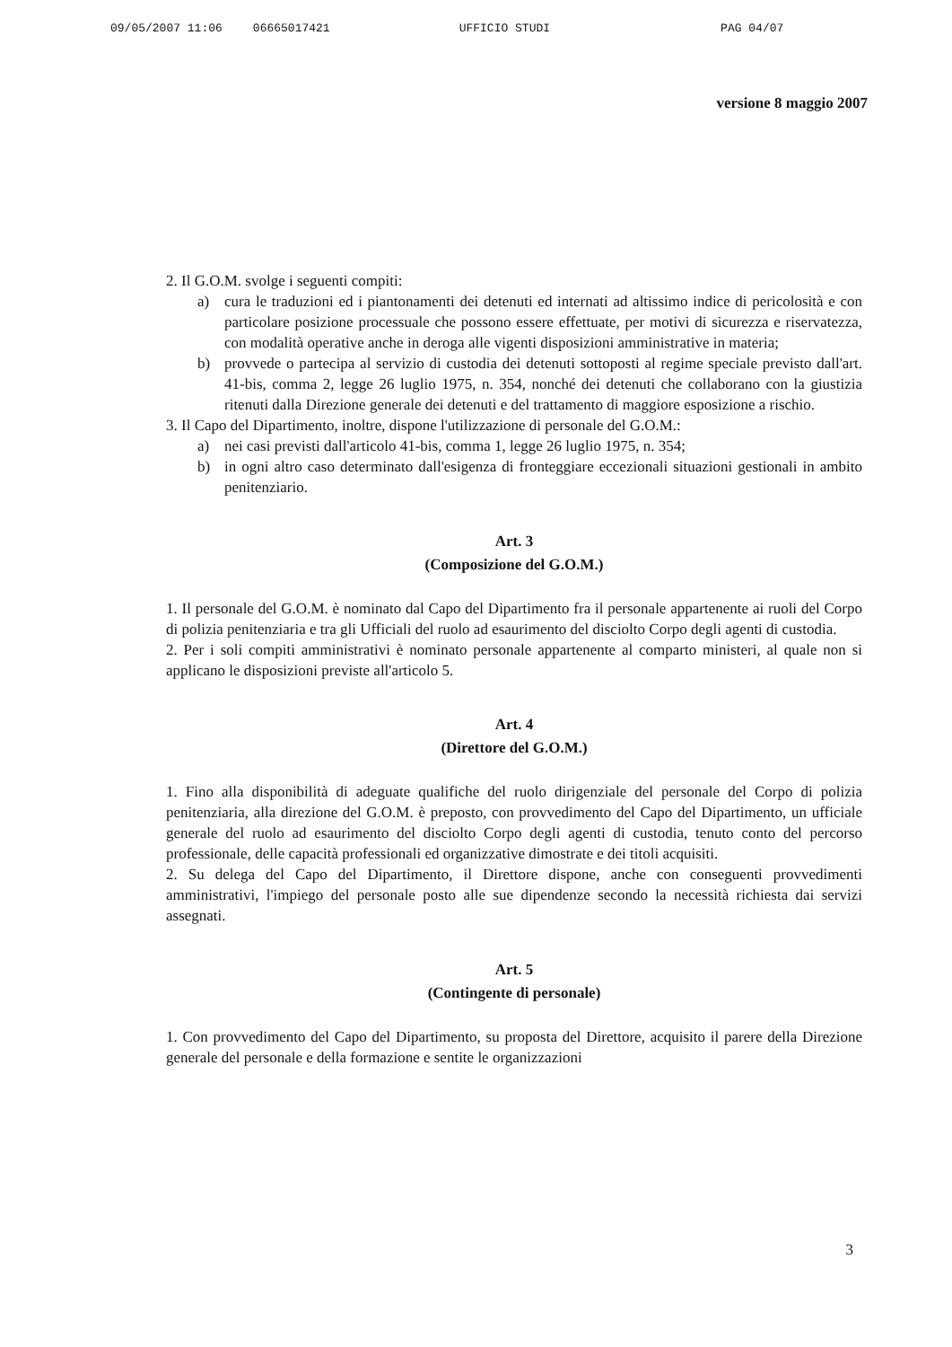09/05/2007 11:06 06665017421 UFFICIO STUDI PAG 04/07
versione 8 maggio 2007
2. Il G.O.M. svolge i seguenti compiti:
a) cura le traduzioni ed i piantonamenti dei detenuti ed internati ad altissimo indice di pericolosità e con particolare posizione processuale che possono essere effettuate, per motivi di sicurezza e riservatezza, con modalità operative anche in deroga alle vigenti disposizioni amministrative in materia;
b) provvede o partecipa al servizio di custodia dei detenuti sottoposti al regime speciale previsto dall'art. 41-bis, comma 2, legge 26 luglio 1975, n. 354, nonché dei detenuti che collaborano con la giustizia ritenuti dalla Direzione generale dei detenuti e del trattamento di maggiore esposizione a rischio.
3. Il Capo del Dipartimento, inoltre, dispone l'utilizzazione di personale del G.O.M.:
a) nei casi previsti dall'articolo 41-bis, comma 1, legge 26 luglio 1975, n. 354;
b) in ogni altro caso determinato dall'esigenza di fronteggiare eccezionali situazioni gestionali in ambito penitenziario.
Art. 3
(Composizione del G.O.M.)
1. Il personale del G.O.M. è nominato dal Capo del Dipartimento fra il personale appartenente ai ruoli del Corpo di polizia penitenziaria e tra gli Ufficiali del ruolo ad esaurimento del disciolto Corpo degli agenti di custodia.
2. Per i soli compiti amministrativi è nominato personale appartenente al comparto ministeri, al quale non si applicano le disposizioni previste all'articolo 5.
Art. 4
(Direttore del G.O.M.)
1. Fino alla disponibilità di adeguate qualifiche del ruolo dirigenziale del personale del Corpo di polizia penitenziaria, alla direzione del G.O.M. è preposto, con provvedimento del Capo del Dipartimento, un ufficiale generale del ruolo ad esaurimento del disciolto Corpo degli agenti di custodia, tenuto conto del percorso professionale, delle capacità professionali ed organizzative dimostrate e dei titoli acquisiti.
2. Su delega del Capo del Dipartimento, il Direttore dispone, anche con conseguenti provvedimenti amministrativi, l'impiego del personale posto alle sue dipendenze secondo la necessità richiesta dai servizi assegnati.
Art. 5
(Contingente di personale)
1. Con provvedimento del Capo del Dipartimento, su proposta del Direttore, acquisito il parere della Direzione generale del personale e della formazione e sentite le organizzazioni
3